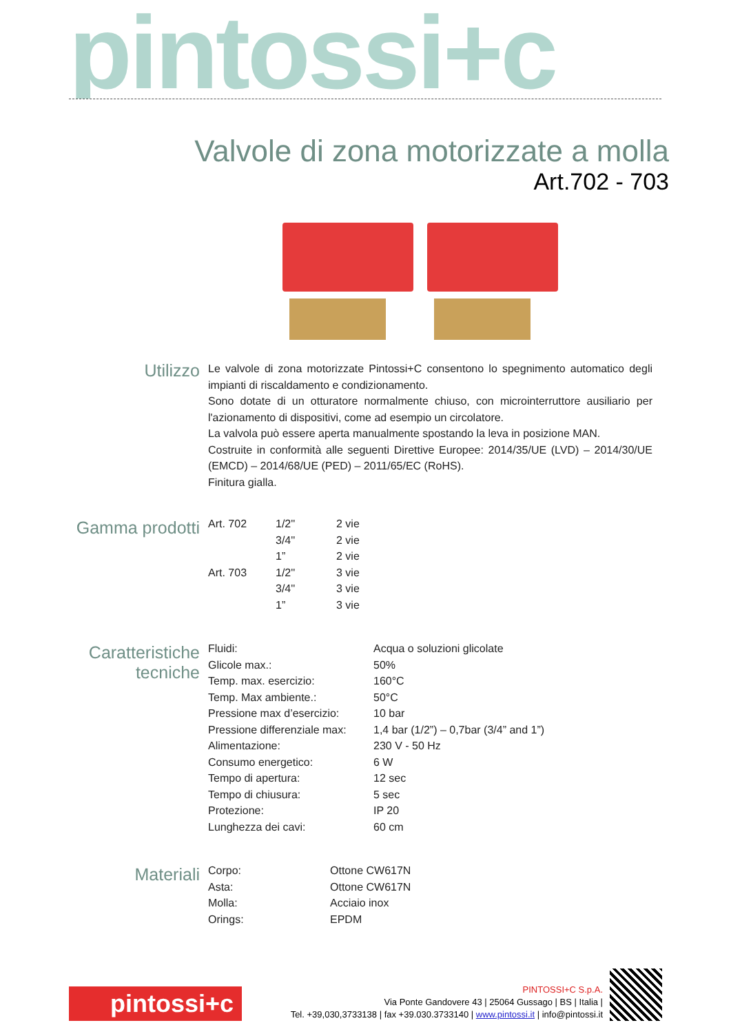pintossi+c
Valvole di zona motorizzate a molla
Art.702 - 703
Utilizzo
Le valvole di zona motorizzate Pintossi+C consentono lo spegnimento automatico degli impianti di riscaldamento e condizionamento.
Sono dotate di un otturatore normalmente chiuso, con microinterruttore ausiliario per l'azionamento di dispositivi, come ad esempio un circolatore.
La valvola può essere aperta manualmente spostando la leva in posizione MAN.
Costruite in conformità alle seguenti Direttive Europee: 2014/35/UE (LVD) – 2014/30/UE (EMCD) – 2014/68/UE (PED) – 2011/65/EC (RoHS).
Finitura gialla.
Gamma prodotti
| Art. 702 | 1/2'' | 2 vie |
| | 3/4'' | 2 vie |
| | 1” | 2 vie |
| Art. 703 | 1/2'' | 3 vie |
| | 3/4'' | 3 vie |
| | 1” | 3 vie |
Caratteristiche
tecniche
| Fluidi: | Acqua o soluzioni glicolate |
| Glicole max.: | 50% |
| Temp. max. esercizio: | 160°C |
| Temp. Max ambiente.: | 50°C |
| Pressione max d’esercizio: | 10 bar |
| Pressione differenziale max: | 1,4 bar (1/2”) – 0,7bar (3/4” and 1”) |
| Alimentazione: | 230 V - 50 Hz |
| Consumo energetico: | 6 W |
| Tempo di apertura: | 12 sec |
| Tempo di chiusura: | 5 sec |
| Protezione: | IP 20 |
| Lunghezza dei cavi: | 60 cm |
Materiali
| Corpo: | Ottone CW617N |
| Asta: | Ottone CW617N |
| Molla: | Acciaio inox |
| Orings: | EPDM |
pintossi+c
PINTOSSI+C S.p.A.
Via Ponte Gandovere 43 | 25064 Gussago | BS | Italia |
Tel. +39,030,3733138 | fax +39.030.3733140 | www.pintossi.it | info@pintossi.it